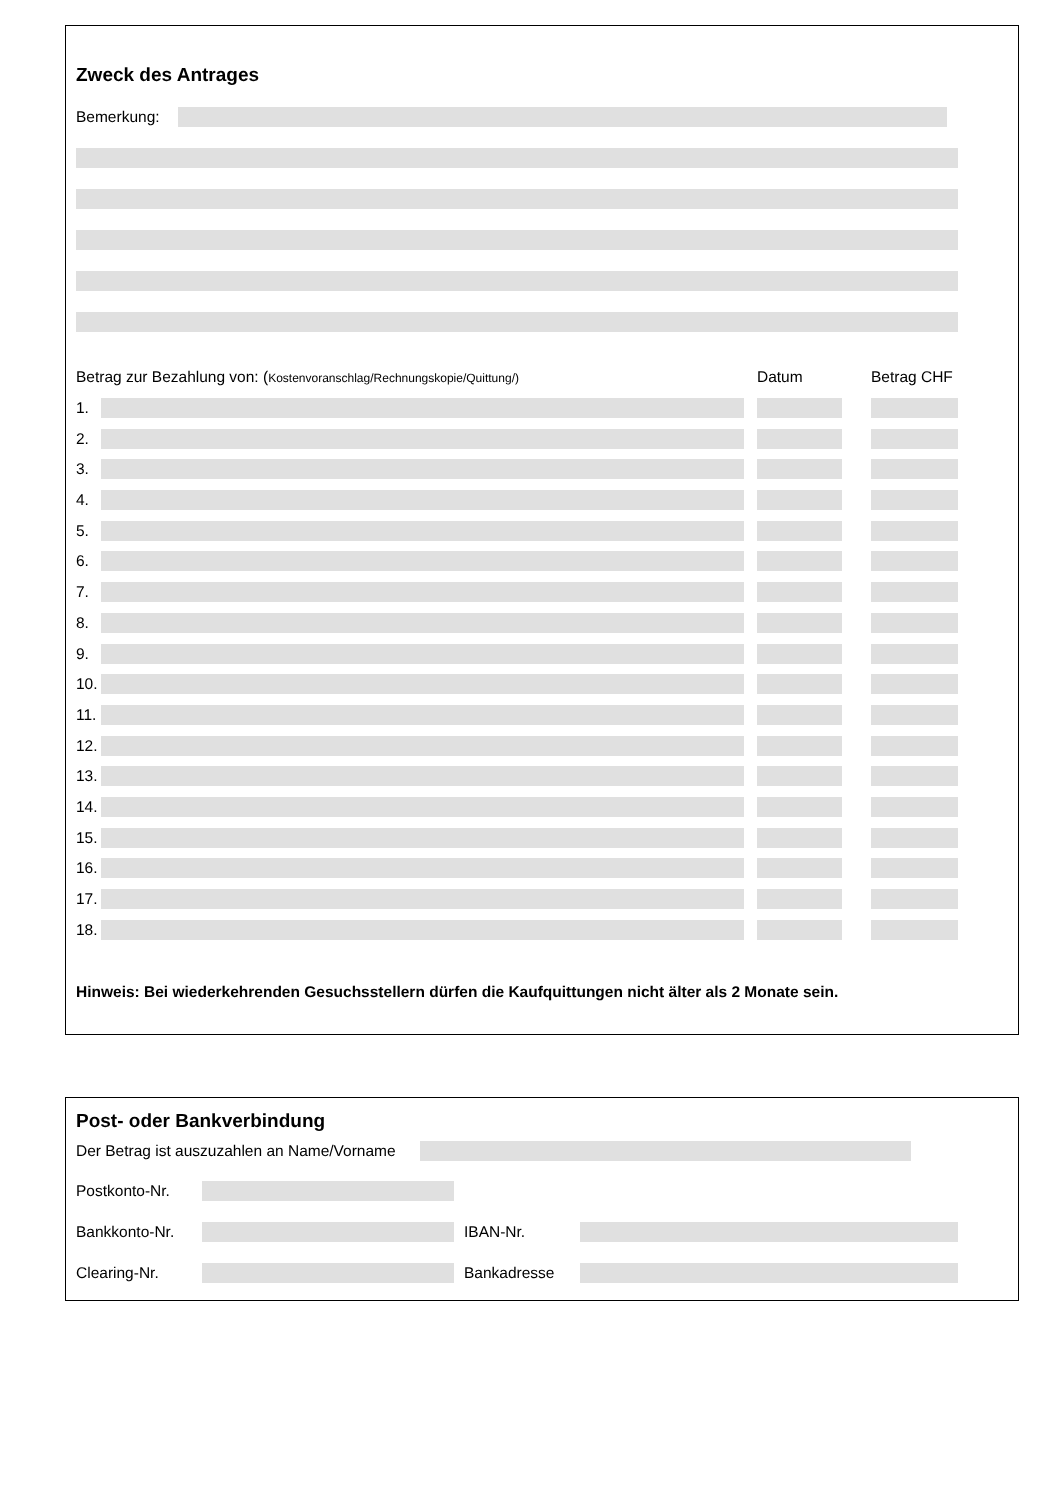Zweck des Antrages
Bemerkung:
Betrag zur Bezahlung von: (Kostenvoranschlag/Rechnungskopie/Quittung/) Datum Betrag CHF
1.
2.
3.
4.
5.
6.
7.
8.
9.
10.
11.
12.
13.
14.
15.
16.
17.
18.
Hinweis: Bei wiederkehrenden Gesuchsstellern dürfen die Kaufquittungen nicht älter als 2 Monate sein.
Post- oder Bankverbindung
Der Betrag ist auszuzahlen an Name/Vorname
Postkonto-Nr.
Bankkonto-Nr. IBAN-Nr.
Clearing-Nr. Bankadresse